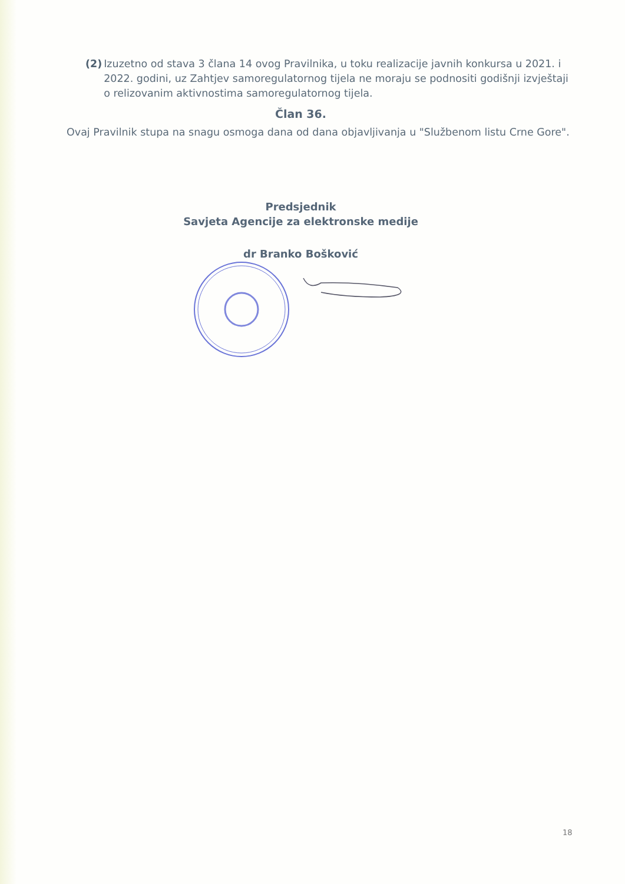(2) Izuzetno od stava 3 člana 14 ovog Pravilnika, u toku realizacije javnih konkursa u 2021. i 2022. godini, uz Zahtjev samoregulatornog tijela ne moraju se podnositi godišnji izvještaji o relizovanim aktivnostima samoregulatornog tijela.
Član 36.
Ovaj Pravilnik stupa na snagu osmoga dana od dana objavljivanja u "Službenom listu Crne Gore".
Predsjednik
Savjeta Agencije za elektronske medije
dr Branko Bošković
18